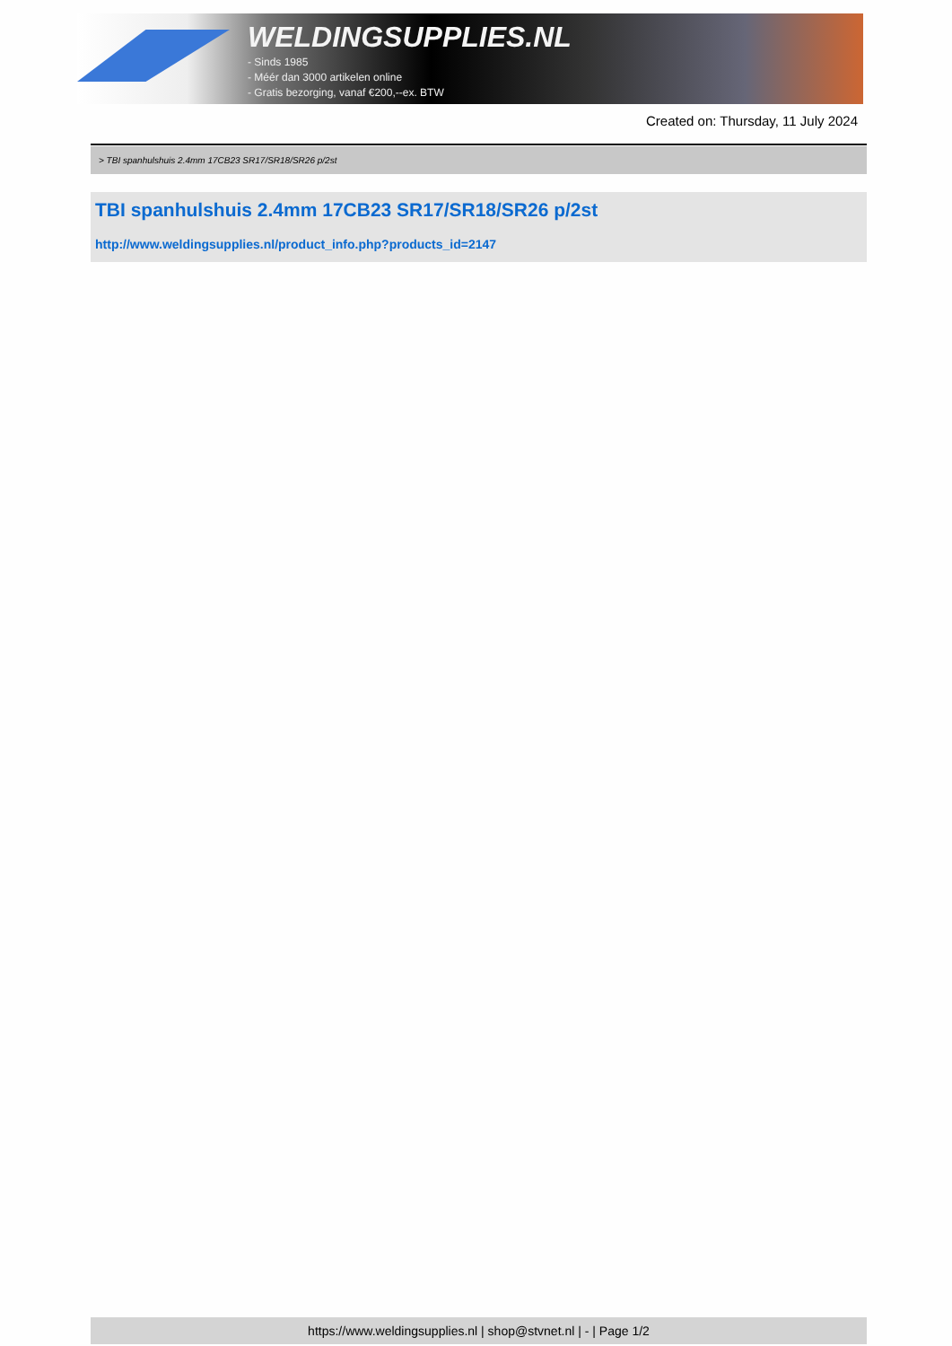WELDINGSUPPLIES.NL
- Sinds 1985
- Méér dan 3000 artikelen online
- Gratis bezorging, vanaf €200,--ex. BTW
Created on: Thursday, 11 July 2024
> TBI spanhulshuis 2.4mm 17CB23 SR17/SR18/SR26 p/2st
TBI spanhulshuis 2.4mm 17CB23 SR17/SR18/SR26 p/2st
http://www.weldingsupplies.nl/product_info.php?products_id=2147
https://www.weldingsupplies.nl | shop@stvnet.nl | - | Page 1/2